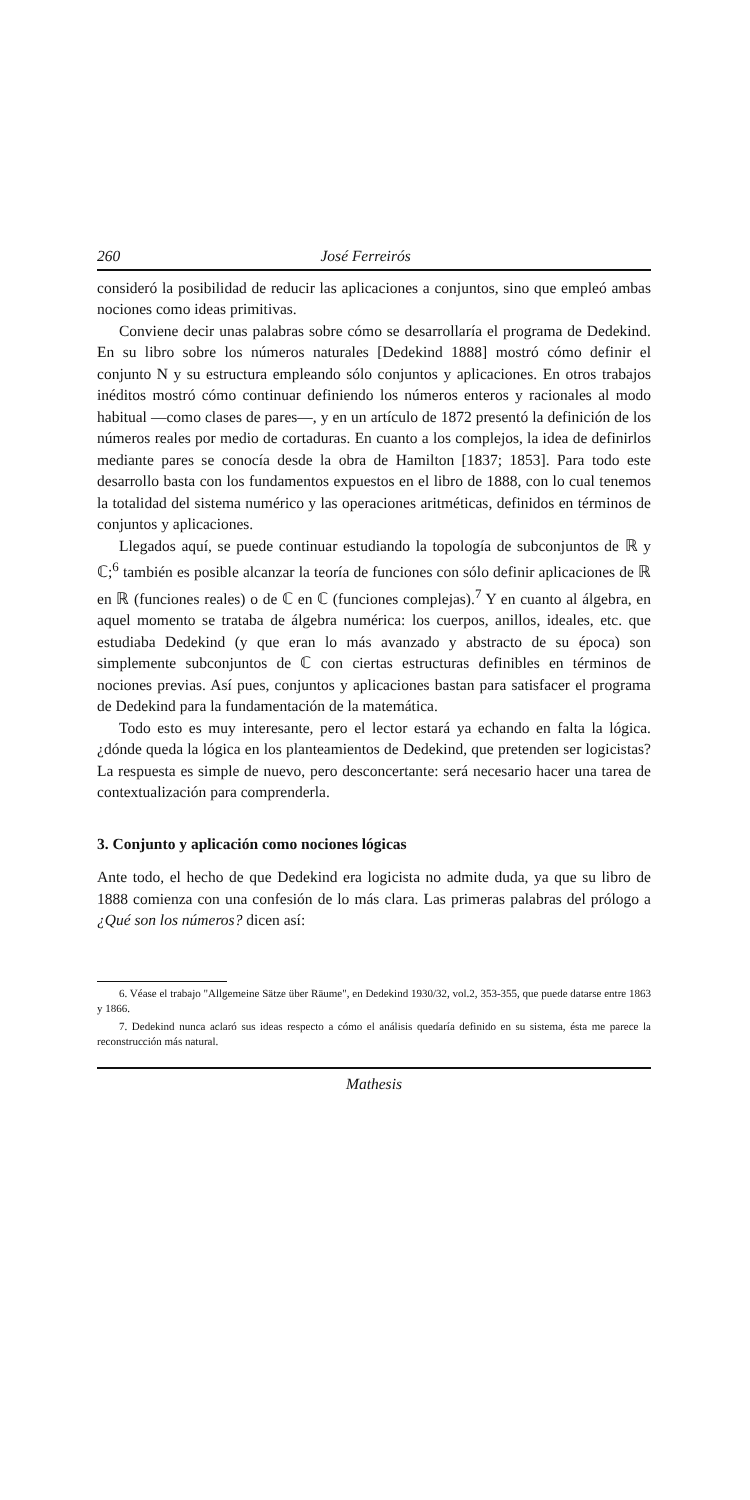260 José Ferreirós
consideró la posibilidad de reducir las aplicaciones a conjuntos, sino que empleó ambas nociones como ideas primitivas.
Conviene decir unas palabras sobre cómo se desarrollaría el programa de Dedekind. En su libro sobre los números naturales [Dedekind 1888] mostró cómo definir el conjunto N y su estructura empleando sólo conjuntos y aplicaciones. En otros trabajos inéditos mostró cómo continuar definiendo los números enteros y racionales al modo habitual —como clases de pares—, y en un artículo de 1872 presentó la definición de los números reales por medio de cortaduras. En cuanto a los complejos, la idea de definirlos mediante pares se conocía desde la obra de Hamilton [1837; 1853]. Para todo este desarrollo basta con los fundamentos expuestos en el libro de 1888, con lo cual tenemos la totalidad del sistema numérico y las operaciones aritméticas, definidos en términos de conjuntos y aplicaciones.
Llegados aquí, se puede continuar estudiando la topología de subconjuntos de ℝ y ℂ;<sup>6</sup> también es posible alcanzar la teoría de funciones con sólo definir aplicaciones de ℝ en ℝ (funciones reales) o de ℂ en ℂ (funciones complejas).<sup>7</sup> Y en cuanto al álgebra, en aquel momento se trataba de álgebra numérica: los cuerpos, anillos, ideales, etc. que estudiaba Dedekind (y que eran lo más avanzado y abstracto de su época) son simplemente subconjuntos de ℂ con ciertas estructuras definibles en términos de nociones previas. Así pues, conjuntos y aplicaciones bastan para satisfacer el programa de Dedekind para la fundamentación de la matemática.
Todo esto es muy interesante, pero el lector estará ya echando en falta la lógica. ¿dónde queda la lógica en los planteamientos de Dedekind, que pretenden ser logicistas? La respuesta es simple de nuevo, pero desconcertante: será necesario hacer una tarea de contextualización para comprenderla.
3. Conjunto y aplicación como nociones lógicas
Ante todo, el hecho de que Dedekind era logicista no admite duda, ya que su libro de 1888 comienza con una confesión de lo más clara. Las primeras palabras del prólogo a ¿Qué son los números? dicen así:
6. Véase el trabajo "Allgemeine Sätze über Räume", en Dedekind 1930/32, vol.2, 353-355, que puede datarse entre 1863 y 1866.
7. Dedekind nunca aclaró sus ideas respecto a cómo el análisis quedaría definido en su sistema, ésta me parece la reconstrucción más natural.
Mathesis